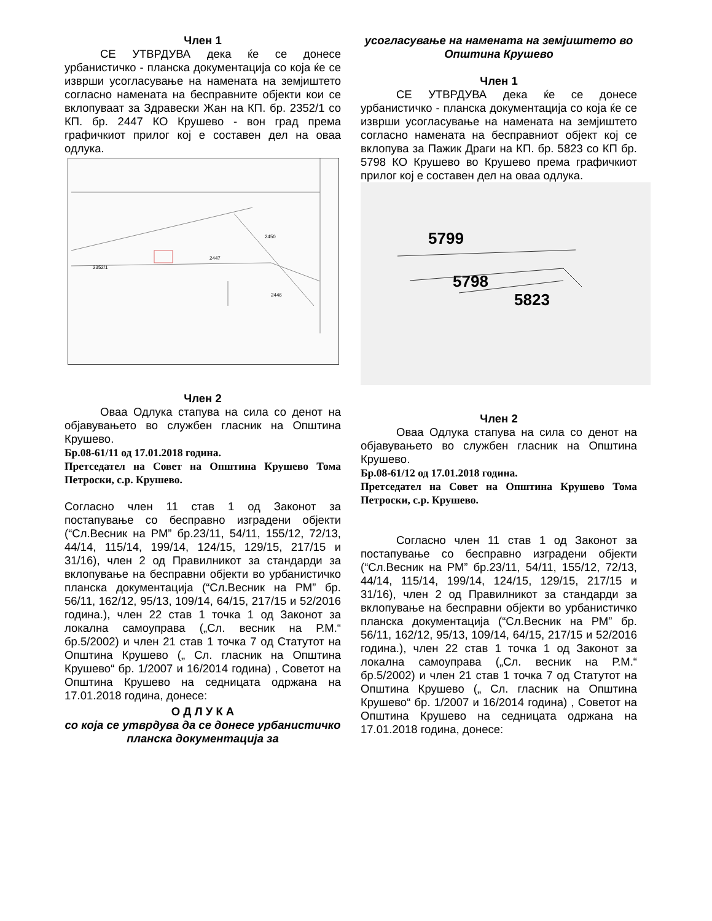Член 1
СЕ УТВРДУВА дека ќе се донесе урбанистичко - планска документација со која ќе се изврши усогласување на намената на земјиштето согласно намената на бесправните објекти кои се вклопуваат за Здравески Жан на КП. бр. 2352/1 со КП. бр. 2447 КО Крушево - вон град према графичкиот прилог кој е составен дел на оваа одлука.
2450
2447
2352/1
2446
Член 2
Оваа Одлука стапува на сила со денот на објавувањето во службен гласник на Општина Крушево.
Бр.08-61/11 од 17.01.2018 година.
Претседател на Совет на Општина Крушево Тома Петроски, с.р. Крушево.
Согласно член 11 став 1 од Законот за постапување со бесправно изградени објекти (“Сл.Весник на РМ” бр.23/11, 54/11, 155/12, 72/13, 44/14, 115/14, 199/14, 124/15, 129/15, 217/15 и 31/16), член 2 од Правилникот за стандарди за вклопување на бесправни објекти во урбанистичко планска документација (“Сл.Весник на РМ” бр. 56/11, 162/12, 95/13, 109/14, 64/15, 217/15 и 52/2016 година.), член 22 став 1 точка 1 од Законот за локална самоуправа („Сл. весник на Р.М.“ бр.5/2002) и член 21 став 1 точка 7 од Статутот на Општина Крушево („ Сл. гласник на Општина Крушево“ бр. 1/2007 и 16/2014 година) , Советот на Општина Крушево на седницата одржана на 17.01.2018 година, донесе:
О Д Л У К А
со која се утврдува да се донесе урбанистичко планска документација за
усогласување на намената на земјиштето во
Општина Крушево
Член 1
СЕ УТВРДУВА дека ќе се донесе урбанистичко - планска документација со која ќе се изврши усогласување на намената на земјиштето согласно намената на бесправниот објект кој се вклопува за Пажик Драги на КП. бр. 5823 со КП бр. 5798 КО Крушево во Крушево према графичкиот прилог кој е составен дел на оваа одлука.
5799
5798
5823
Член 2
Оваа Одлука стапува на сила со денот на објавувањето во службен гласник на Општина Крушево.
Бр.08-61/12 од 17.01.2018 година.
Претседател на Совет на Општина Крушево Тома Петроски, с.р. Крушево.
Согласно член 11 став 1 од Законот за постапување со бесправно изградени објекти (“Сл.Весник на РМ” бр.23/11, 54/11, 155/12, 72/13, 44/14, 115/14, 199/14, 124/15, 129/15, 217/15 и 31/16), член 2 од Правилникот за стандарди за вклопување на бесправни објекти во урбанистичко планска документација (“Сл.Весник на РМ” бр. 56/11, 162/12, 95/13, 109/14, 64/15, 217/15 и 52/2016 година.), член 22 став 1 точка 1 од Законот за локална самоуправа („Сл. весник на Р.М.“ бр.5/2002) и член 21 став 1 точка 7 од Статутот на Општина Крушево („ Сл. гласник на Општина Крушево“ бр. 1/2007 и 16/2014 година) , Советот на Општина Крушево на седницата одржана на 17.01.2018 година, донесе: